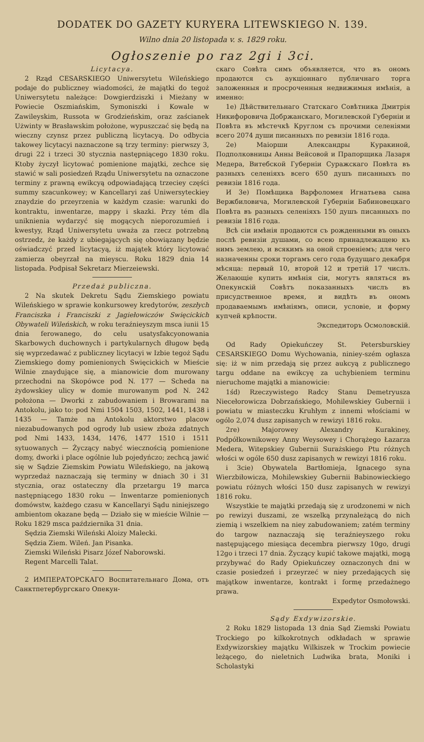DODATEK DO GAZETY KURYERA LITEWSKIEGO N. 139.
Wilno dnia 20 listopada v. s. 1829 roku.
Ogłoszenie po raz 2gi i 3ci.
Licytacya.
2 Rząd CESARSKIEGO Uniwersytetu Wileńskiego podaje do publiczney wiadomości, że majątki do tegoż Uniwersytetu należące: Dowgierdziszki i Mieżany w Powiecie Oszmiańskim, Symoniszki i Kowale w Zawileyskim, Russota w Grodzieńskim, oraz zaścianek Użwinty w Brasławskim położone, wypuszczać się będą na wieczny czynsz przez publiczną licytacyą. Do odbycia takowey licytacyi naznaczone są trzy terminy: pierwszy 3, drugi 22 i trzeci 30 stycznia następniącego 1830 roku. Ktoby życzył licytować pomienione majątki, zechce się stawić w sali posiedzeń Rządu Uniwersytetu na oznaczone terminy z prawną ewikcyą odpowiadającą trzeciey części summy szacunkowey; w Kancellaryi zaś Uniwersyteckiey znaydzie do przeyrzenia w każdym czasie: warunki do kontraktu, inwentarze, mappy i skazki. Przy tém dla uniknienia wydarzyć się mogących nieporozumień i kwestyy, Rząd Uniwersytetu uważa za rzecz potrzebną ostrzedz, że każdy z ubiegających się obowiązany będzie oświadczyć przed licytacyą, iż majątek który licytować zamierza obeyrzał na mieyscu. Roku 1829 dnia 14 listopada. Podpisał Sekretarz Mierzeiewski.
Przedaż publiczna.
2 Na skutek Dekretu Sądu Ziemskiego powiatu Wileńskiego w sprawie konkursowey kredytorów, zeszłych Franciszka i Franciszki z Jagiełowiczów Swięcickich Obywateli Wileńskich, w roku teraźnieyszym msca iunii 15 dnia ferowanego, do celu usatysfakcyonowania Skarbowych duchownych i partykularnych długow będą się wyprzedawać z publiczney licytacyi w Izbie tegoż Sądu Ziemskiego domy pomienionych Swięcickich w Mieście Wilnie znaydujące się, a mianowicie dom murowany przechodni na Skopówce pod N. 177 — Scheda na żydowskiey ulicy w domie murowanym pod N. 242 położona — Dworki z zabudowaniem i Browarami na Antokolu, jako to: pod Nmi 1504 1503, 1502, 1441, 1438 i 1435 — Tamże na Antokolu aktorstwo placow niezabudowanych pod ogrody lub usiew zboża zdatnych pod Nmi 1433, 1434, 1476, 1477 1510 i 1511 sytuowanych — Życzący nabyć wiecznością pomienione domy, dworki i place ogólnie lub pojedyńczo; zechcą jawić się w Sądzie Ziemskim Powiatu Wileńskiego, na jakową wyprzedaż naznaczają się terminy w dniach 30 i 31 stycznia, oraz ostateczny dla przetargu 19 marca następniącego 1830 roku — Inwentarze pomienionych domówstw, każdego czasu w Kancellaryi Sądu niniejszego ambientom okazane będą — Działo się w mieście Wilnie — Roku 1829 msca października 31 dnia.
Sędzia Ziemski Wileński Aloizy Malecki.
Sędzia Ziem. Wileń. Jan Pisanka.
Ziemski Wileński Pisarz Józef Naborowski.
Regent Marcelli Talat.
2 ИМПЕРАТОРСКАГО Воспитательнаго Дома, отъ Санктпетербургскаго Опекун-
скаго Совѣта симъ объявляется, что въ ономъ продаются съ аукціоннаго публичнаго торга заложенныя и просроченныя недвижимыя имѣнія, а именно:
1е) Дѣйствительнаго Статскаго Совѣтника Дмитрія Никифоровича Добржанскаго, Могилевской Губерніи и Повѣта въ мѣстечкѣ Круглом съ прочими селеніями всего 2074 души писанныхъ по ревизіи 1816 года.
2е) Маіорши Александры Куракиной, Подполковницы Анны Вейсовой и Прапорщика Лазаря Медера, Витебской Губерніи Суражскаго Повѣта въ разныхъ селеніяхъ всего 650 душъ писанныхъ по ревизіи 1816 года.
И 3е) Помѣщика Варфоломея Игнатьева сына Вержбиловича, Могилевской Губерніи Бабиновецкаго Повѣта въ разныхъ селеніяхъ 150 душъ писанныхъ по ревизіи 1816 года.
Всѣ сіи имѣнія продаются съ рожденными въ оныхъ послѣ ревизіи душами, со всею принадлежащею къ нимъ землею, и всякимъ на оной строеніемъ; для чего назначенны сроки торгамъ сего года будущаго декабря мѣсяца: первый 10, второй 12 и третій 17 числъ. Желающіе купить имѣнія сіи, могутъ являться въ Опекунскій Совѣтъ показанныхъ числъ въ присудственное время, и видѣть въ ономъ продаваемымъ имѣніямъ, описи, условіе, и форму купчей крѣпости.
Экспедиторъ Осмоловскій.
Od Rady Opiekuńczey St. Petersburskiey CESARSKIEGO Domu Wychowania, niniey-szém ogłasza się: iż w nim przedają się przez aukcyą z publicznego targu oddane na ewikcyę za uchybieniem terminu nieruchome majątki a mianowicie:
1śd) Rzeczywistego Radcy Stanu Demetryusza Niecełorowicza Dobrzańskiego, Mohilewskiey Gubernii i powiatu w miasteczku Kruhłym z innemi włościami w ogólo 2,074 dusz zapisanych w rewizyi 1816 roku.
2re) Majorowey Alexandry Kurakiney, Podpółkownikowey Anny Weysowey i Chorążego Łazarza Medera, Witepskiey Gubernii Surażskiego Ptu różnych włości w ogóle 650 dusz zapisanych w rewizyi 1816 roku.
i 3cie) Obywatela Bartłomieja, Ignacego syna Wierzbiłowicza, Mohilewskiey Gubernii Babinowieckiego powiatu różnych włości 150 dusz zapisanych w rewizyi 1816 roku.
Wszystkie te majątki przedają się z urodzonemi w nich po rewizyi duszami, ze wszelką przynależącą do nich ziemią i wszelkiem na niey zabudowaniem; zatém terminy do targow naznaczają się teraźnieyszego roku następującego miesiąca decembra pierwszy 10go, drugi 12go i trzeci 17 dnia. Życzący kupić takowe majątki, mogą przybywać do Rady Opiekuńczey oznaczonych dni w czasie posiedzeń i przeyrzeć w niey przedających się majątkow inwentarze, kontrakt i formę przedażnego prawa.
Expedytor Osmołowski.
Sądy Exdywizorskie.
2 Roku 1829 listopada 13 dnia Sąd Ziemski Powiatu Trockiego po kilkokrotnych odkładach w sprawie Exdywizorskiey majątku Wilkiszek w Trockim powiecie leżącego, do nieletnich Ludwika brata, Moniki i Scholastyki